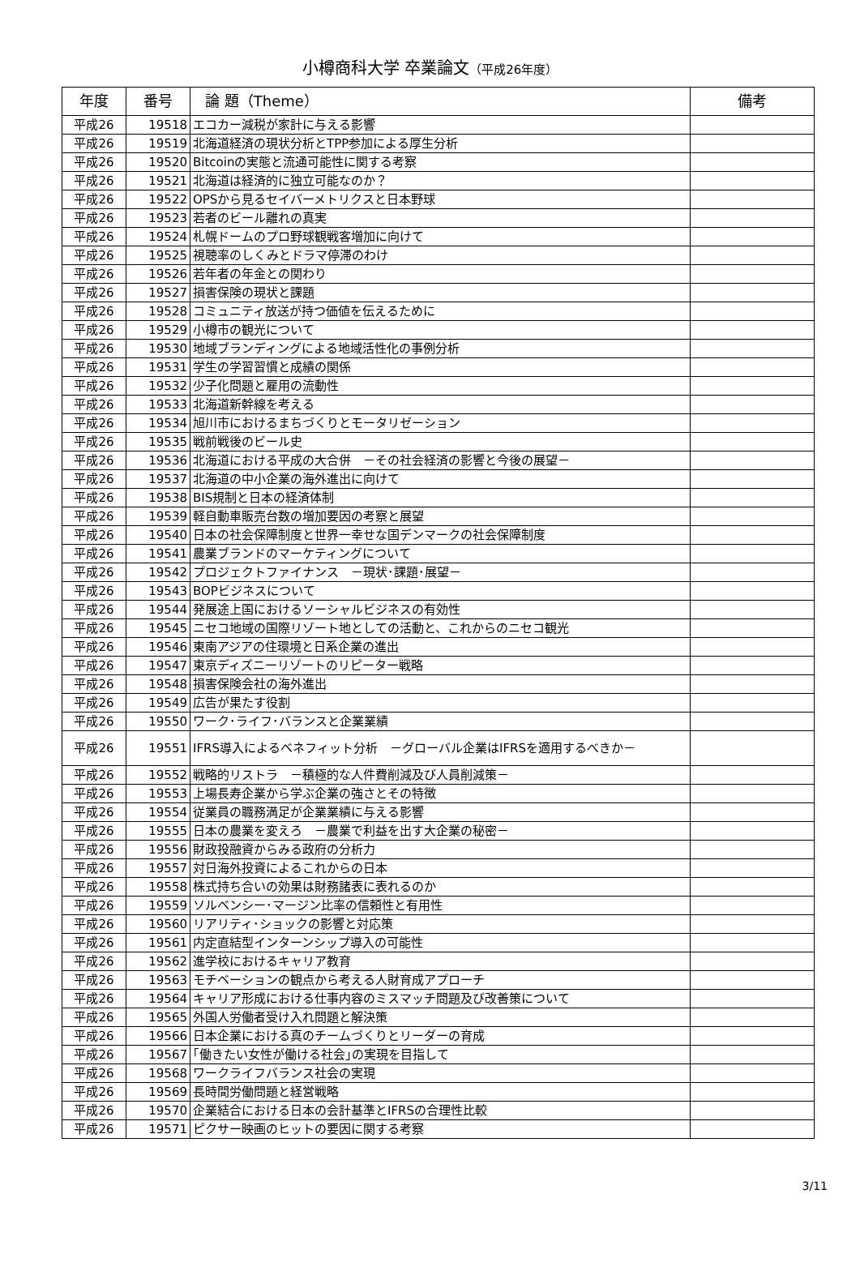小樽商科大学 卒業論文（平成26年度）
| 年度 | 番号 | 論 題（Theme） | 備考 |
| --- | --- | --- | --- |
| 平成26 | 19518 | エコカー減税が家計に与える影響 | |
| 平成26 | 19519 | 北海道経済の現状分析とTPP参加による厚生分析 | |
| 平成26 | 19520 | Bitcoinの実態と流通可能性に関する考察 | |
| 平成26 | 19521 | 北海道は経済的に独立可能なのか？ | |
| 平成26 | 19522 | OPSから見るセイバーメトリクスと日本野球 | |
| 平成26 | 19523 | 若者のビール離れの真実 | |
| 平成26 | 19524 | 札幌ドームのプロ野球観戦客増加に向けて | |
| 平成26 | 19525 | 視聴率のしくみとドラマ停滞のわけ | |
| 平成26 | 19526 | 若年者の年金との関わり | |
| 平成26 | 19527 | 損害保険の現状と課題 | |
| 平成26 | 19528 | コミュニティ放送が持つ価値を伝えるために | |
| 平成26 | 19529 | 小樽市の観光について | |
| 平成26 | 19530 | 地域ブランディングによる地域活性化の事例分析 | |
| 平成26 | 19531 | 学生の学習習慣と成績の関係 | |
| 平成26 | 19532 | 少子化問題と雇用の流動性 | |
| 平成26 | 19533 | 北海道新幹線を考える | |
| 平成26 | 19534 | 旭川市におけるまちづくりとモータリゼーション | |
| 平成26 | 19535 | 戦前戦後のビール史 | |
| 平成26 | 19536 | 北海道における平成の大合併 －その社会経済の影響と今後の展望－ | |
| 平成26 | 19537 | 北海道の中小企業の海外進出に向けて | |
| 平成26 | 19538 | BIS規制と日本の経済体制 | |
| 平成26 | 19539 | 軽自動車販売台数の増加要因の考察と展望 | |
| 平成26 | 19540 | 日本の社会保障制度と世界一幸せな国デンマークの社会保障制度 | |
| 平成26 | 19541 | 農業ブランドのマーケティングについて | |
| 平成26 | 19542 | プロジェクトファイナンス －現状･課題･展望－ | |
| 平成26 | 19543 | BOPビジネスについて | |
| 平成26 | 19544 | 発展途上国におけるソーシャルビジネスの有効性 | |
| 平成26 | 19545 | ニセコ地域の国際リゾート地としての活動と、これからのニセコ観光 | |
| 平成26 | 19546 | 東南アジアの住環境と日系企業の進出 | |
| 平成26 | 19547 | 東京ディズニーリゾートのリピーター戦略 | |
| 平成26 | 19548 | 損害保険会社の海外進出 | |
| 平成26 | 19549 | 広告が果たす役割 | |
| 平成26 | 19550 | ワーク･ライフ･バランスと企業業績 | |
| 平成26 | 19551 | IFRS導入によるベネフィット分析 －グローバル企業はIFRSを適用するべきか－ | |
| 平成26 | 19552 | 戦略的リストラ －積極的な人件費削減及び人員削減策－ | |
| 平成26 | 19553 | 上場長寿企業から学ぶ企業の強さとその特徴 | |
| 平成26 | 19554 | 従業員の職務満足が企業業績に与える影響 | |
| 平成26 | 19555 | 日本の農業を変えろ －農業で利益を出す大企業の秘密－ | |
| 平成26 | 19556 | 財政投融資からみる政府の分析力 | |
| 平成26 | 19557 | 対日海外投資によるこれからの日本 | |
| 平成26 | 19558 | 株式持ち合いの効果は財務諸表に表れるのか | |
| 平成26 | 19559 | ソルベンシー･マージン比率の信頼性と有用性 | |
| 平成26 | 19560 | リアリティ･ショックの影響と対応策 | |
| 平成26 | 19561 | 内定直結型インターンシップ導入の可能性 | |
| 平成26 | 19562 | 進学校におけるキャリア教育 | |
| 平成26 | 19563 | モチベーションの観点から考える人財育成アプローチ | |
| 平成26 | 19564 | キャリア形成における仕事内容のミスマッチ問題及び改善策について | |
| 平成26 | 19565 | 外国人労働者受け入れ問題と解決策 | |
| 平成26 | 19566 | 日本企業における真のチームづくりとリーダーの育成 | |
| 平成26 | 19567 | ｢働きたい女性が働ける社会｣の実現を目指して | |
| 平成26 | 19568 | ワークライフバランス社会の実現 | |
| 平成26 | 19569 | 長時間労働問題と経営戦略 | |
| 平成26 | 19570 | 企業結合における日本の会計基準とIFRSの合理性比較 | |
| 平成26 | 19571 | ピクサー映画のヒットの要因に関する考察 | |
3/11